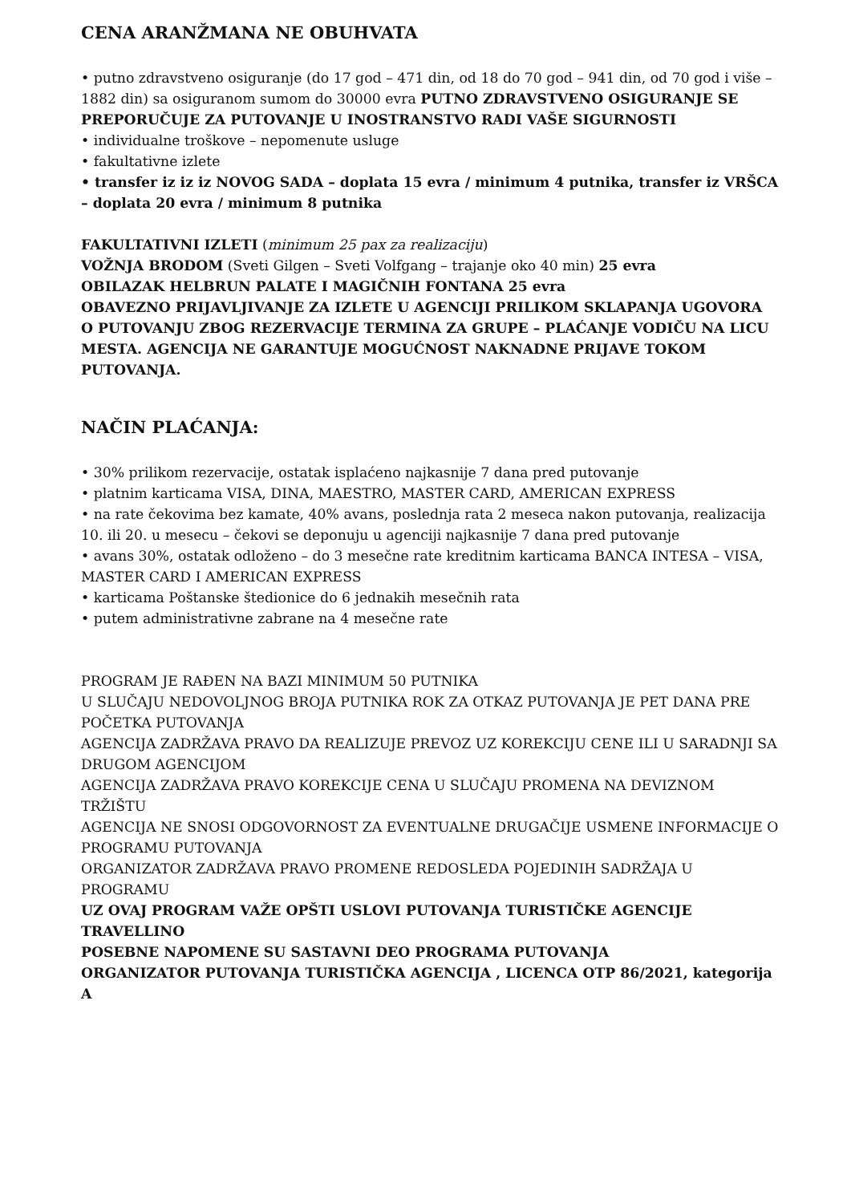CENA ARANŽMANA NE OBUHVATA
• putno zdravstveno osiguranje (do 17 god – 471 din, od 18 do 70 god – 941 din, od 70 god i više – 1882 din) sa osiguranom sumom do 30000 evra PUTNO ZDRAVSTVENO OSIGURANJE SE PREPORUČUJE ZA PUTOVANJE U INOSTRANSTVO RADI VAŠE SIGURNOSTI
• individualne troškove – nepomenute usluge
• fakultativne izlete
• transfer iz iz iz NOVOG SADA – doplata 15 evra / minimum 4 putnika, transfer iz VRŠCA – doplata 20 evra / minimum 8 putnika
FAKULTATIVNI IZLETI (minimum 25 pax za realizaciju)
VOŽNJA BRODOM (Sveti Gilgen – Sveti Volfgang – trajanje oko 40 min) 25 evra
OBILAZAK HELBRUN PALATE I MAGIČNIH FONTANA 25 evra
OBAVEZNO PRIJAVLJIVANJE ZA IZLETE U AGENCIJI PRILIKOM SKLAPANJA UGOVORA O PUTOVANJU ZBOG REZERVACIJE TERMINA ZA GRUPE – PLAĆANJE VODIČU NA LICU MESTA. AGENCIJA NE GARANTUJE MOGUĆNOST NAKNADNE PRIJAVE TOKOM PUTOVANJA.
NAČIN PLAĆANJA:
• 30% prilikom rezervacije, ostatak isplaćeno najkasnije 7 dana pred putovanje
• platnim karticama VISA, DINA, MAESTRO, MASTER CARD, AMERICAN EXPRESS
• na rate čekovima bez kamate, 40% avans, poslednja rata 2 meseca nakon putovanja, realizacija 10. ili 20. u mesecu – čekovi se deponuju u agenciji najkasnije 7 dana pred putovanje
• avans 30%, ostatak odloženo – do 3 mesečne rate kreditnim karticama BANCA INTESA – VISA, MASTER CARD I AMERICAN EXPRESS
• karticama Poštanske štedionice do 6 jednakih mesečnih rata
• putem administrativne zabrane na 4 mesečne rate
PROGRAM JE RAĐEN NA BAZI MINIMUM 50 PUTNIKA
U SLUČAJU NEDOVOLJNOG BROJA PUTNIKA ROK ZA OTKAZ PUTOVANJA JE PET DANA PRE POČETKA PUTOVANJA
AGENCIJA ZADRŽAVA PRAVO DA REALIZUJE PREVOZ UZ KOREKCIJU CENE ILI U SARADNJI SA DRUGOM AGENCIJOM
AGENCIJA ZADRŽAVA PRAVO KOREKCIJE CENA U SLUČAJU PROMENA NA DEVIZNOM TRŽIŠTU
AGENCIJA NE SNOSI ODGOVORNOST ZA EVENTUALNE DRUGAČIJE USMENE INFORMACIJE O PROGRAMU PUTOVANJA
ORGANIZATOR ZADRŽAVA PRAVO PROMENE REDOSLEDA POJEDINIH SADRŽAJA U PROGRAMU
UZ OVAJ PROGRAM VAŽE OPŠTI USLOVI PUTOVANJA TURISTIČKE AGENCIJE TRAVELLINO
POSEBNE NAPOMENE SU SASTAVNI DEO PROGRAMA PUTOVANJA
ORGANIZATOR PUTOVANJA TURISTIČKA AGENCIJA , LICENCA OTP 86/2021, kategorija A